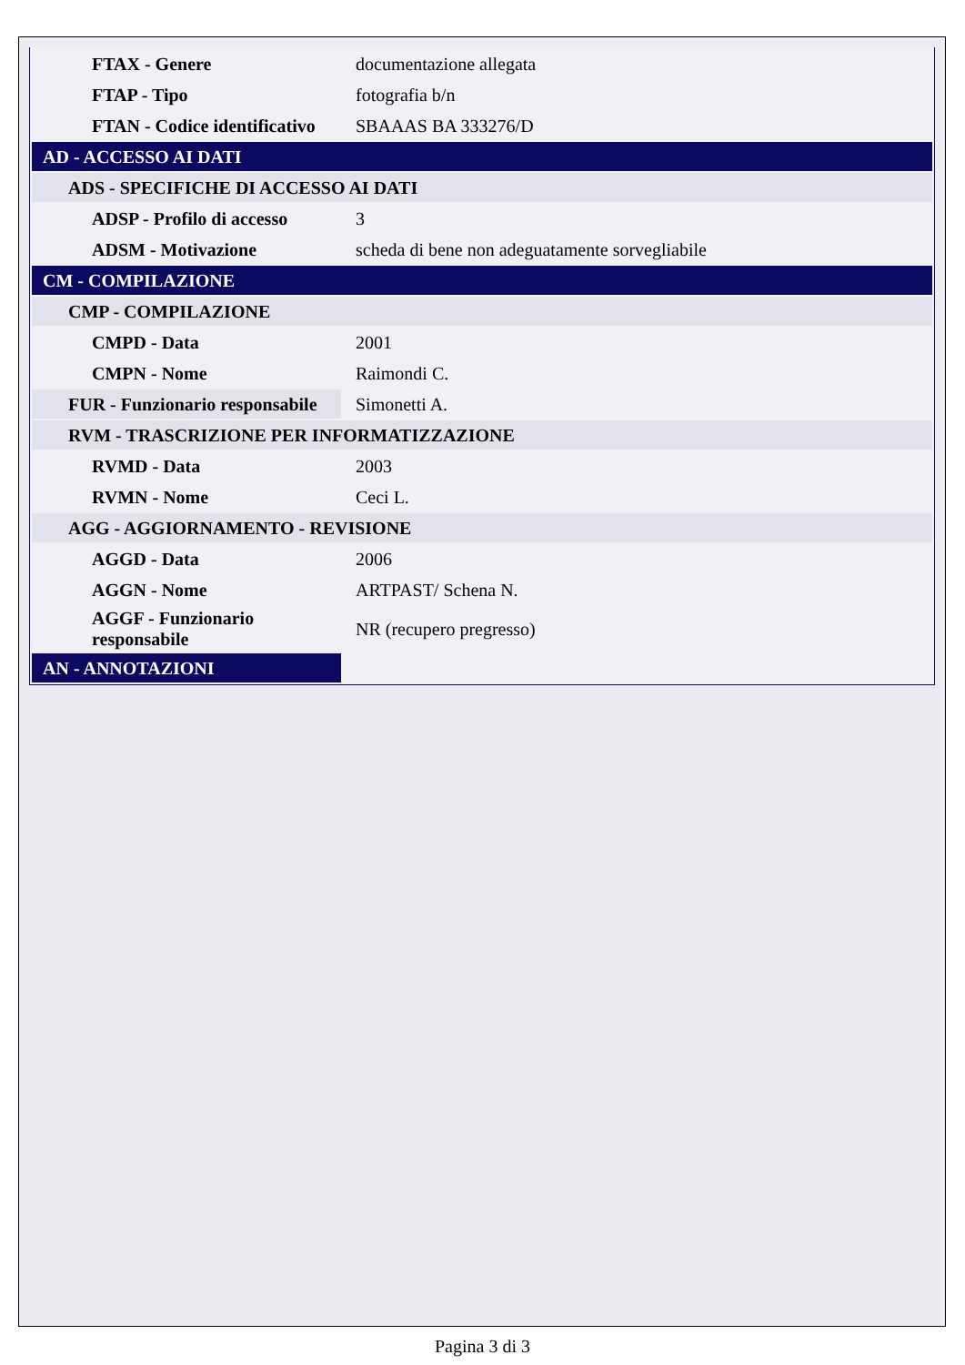| FTAX - Genere | documentazione allegata |
| FTAP - Tipo | fotografia b/n |
| FTAN - Codice identificativo | SBAAAS BA 333276/D |
| AD - ACCESSO AI DATI | |
| ADS - SPECIFICHE DI ACCESSO AI DATI | |
| ADSP - Profilo di accesso | 3 |
| ADSM - Motivazione | scheda di bene non adeguatamente sorvegliabile |
| CM - COMPILAZIONE | |
| CMP - COMPILAZIONE | |
| CMPD - Data | 2001 |
| CMPN - Nome | Raimondi C. |
| FUR - Funzionario responsabile | Simonetti A. |
| RVM - TRASCRIZIONE PER INFORMATIZZAZIONE | |
| RVMD - Data | 2003 |
| RVMN - Nome | Ceci L. |
| AGG - AGGIORNAMENTO - REVISIONE | |
| AGGD - Data | 2006 |
| AGGN - Nome | ARTPAST/ Schena N. |
| AGGF - Funzionario responsabile | NR (recupero pregresso) |
| AN - ANNOTAZIONI | |
Pagina 3 di 3